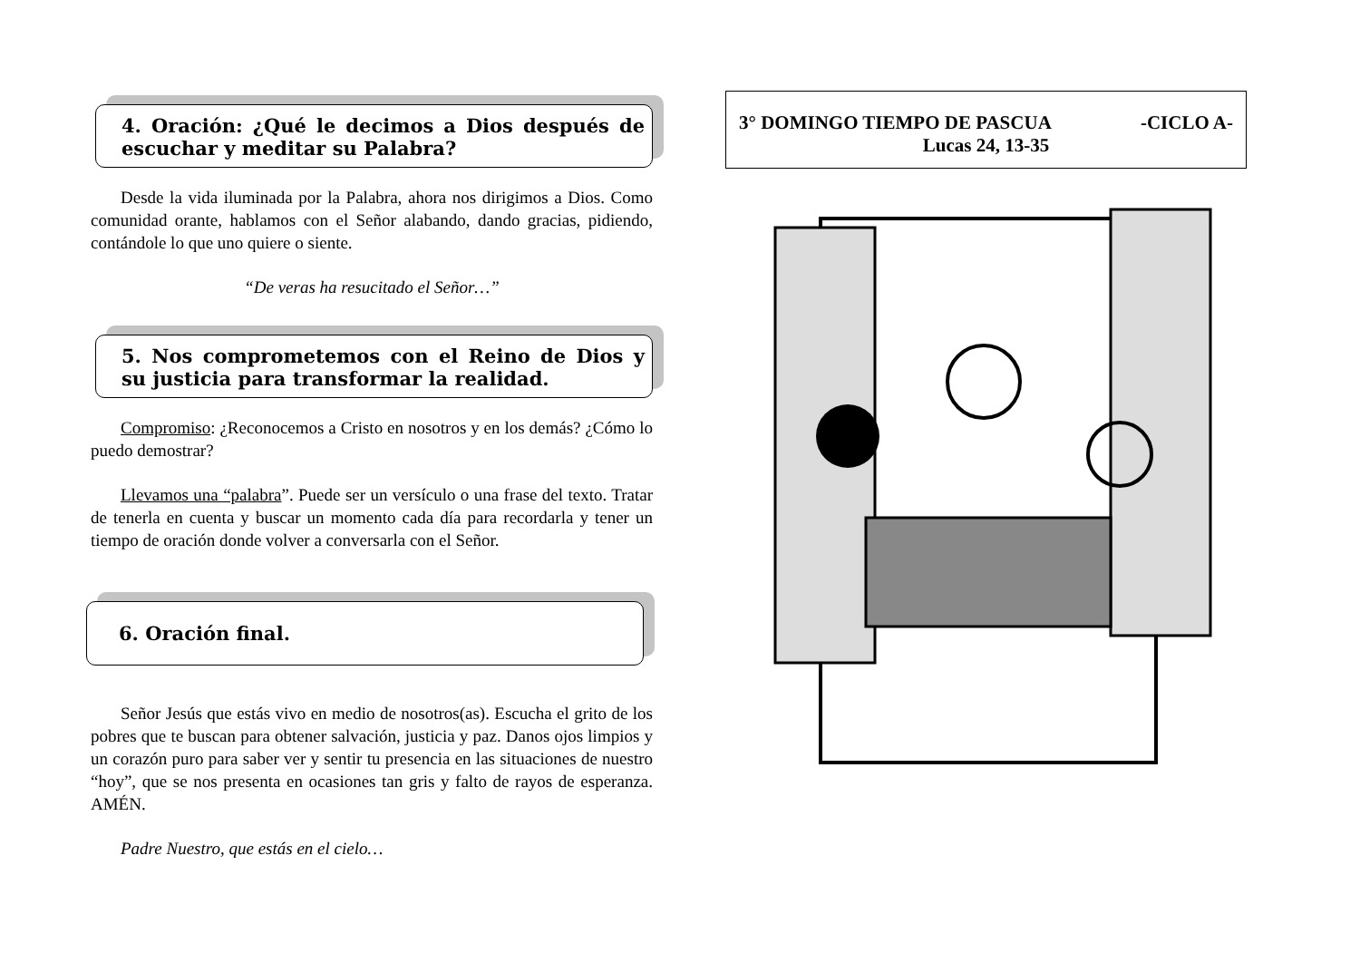4. Oración: ¿Qué le decimos a Dios después de escuchar y meditar su Palabra?
Desde la vida iluminada por la Palabra, ahora nos dirigimos a Dios. Como comunidad orante, hablamos con el Señor alabando, dando gracias, pidiendo, contándole lo que uno quiere o siente.
“De veras ha resucitado el Señor…”
5. Nos comprometemos con el Reino de Dios y su justicia para transformar la realidad.
Compromiso: ¿Reconocemos a Cristo en nosotros y en los demás? ¿Cómo lo puedo demostrar?
Llevamos una “palabra”. Puede ser un versículo o una frase del texto. Tratar de tenerla en cuenta y buscar un momento cada día para recordarla y tener un tiempo de oración donde volver a conversarla con el Señor.
6. Oración final.
Señor Jesús que estás vivo en medio de nosotros(as). Escucha el grito de los pobres que te buscan para obtener salvación, justicia y paz. Danos ojos limpios y un corazón puro para saber ver y sentir tu presencia en las situaciones de nuestro “hoy”, que se nos presenta en ocasiones tan gris y falto de rayos de esperanza. AMÉN.
Padre Nuestro, que estás en el cielo…
3° DOMINGO TIEMPO DE PASCUA -CICLO A-
Lucas 24, 13-35